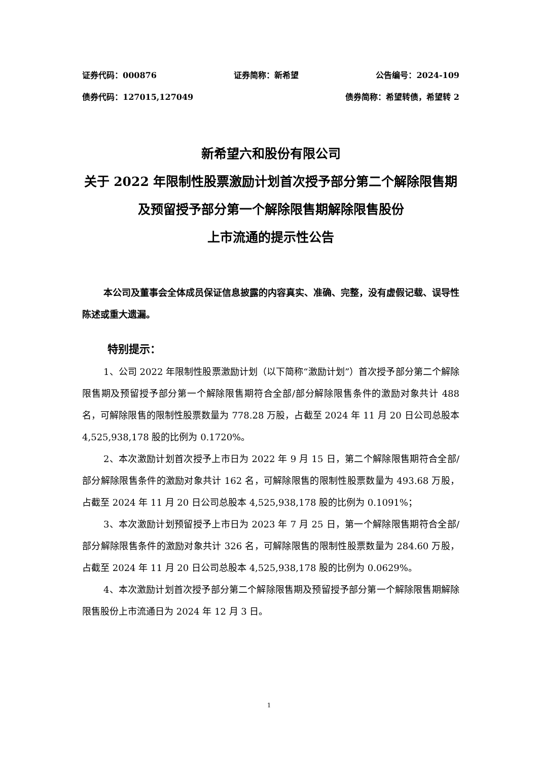证券代码：000876 证券简称：新希望 公告编号：2024-109
债券代码：127015,127049 债券简称：希望转债，希望转 2
新希望六和股份有限公司
关于 2022 年限制性股票激励计划首次授予部分第二个解除限售期及预留授予部分第一个解除限售期解除限售股份
上市流通的提示性公告
本公司及董事会全体成员保证信息披露的内容真实、准确、完整，没有虚假记载、误导性陈述或重大遗漏。
特别提示：
1、公司 2022 年限制性股票激励计划（以下简称“激励计划”）首次授予部分第二个解除限售期及预留授予部分第一个解除限售期符合全部/部分解除限售条件的激励对象共计 488 名，可解除限售的限制性股票数量为 778.28 万股，占截至 2024 年 11 月 20 日公司总股本 4,525,938,178 股的比例为 0.1720%。
2、本次激励计划首次授予上市日为 2022 年 9 月 15 日，第二个解除限售期符合全部/部分解除限售条件的激励对象共计 162 名，可解除限售的限制性股票数量为 493.68 万股，占截至 2024 年 11 月 20 日公司总股本 4,525,938,178 股的比例为 0.1091%；
3、本次激励计划预留授予上市日为 2023 年 7 月 25 日，第一个解除限售期符合全部/部分解除限售条件的激励对象共计 326 名，可解除限售的限制性股票数量为 284.60 万股，占截至 2024 年 11 月 20 日公司总股本 4,525,938,178 股的比例为 0.0629%。
4、本次激励计划首次授予部分第二个解除限售期及预留授予部分第一个解除限售期解除限售股份上市流通日为 2024 年 12 月 3 日。
1